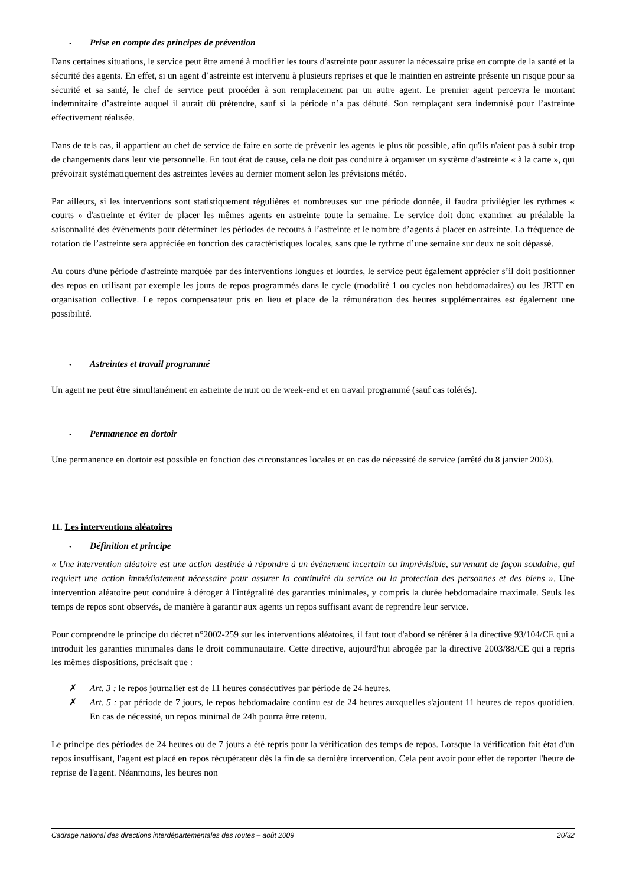• Prise en compte des principes de prévention
Dans certaines situations, le service peut être amené à modifier les tours d'astreinte pour assurer la nécessaire prise en compte de la santé et la sécurité des agents. En effet, si un agent d’astreinte est intervenu à plusieurs reprises et que le maintien en astreinte présente un risque pour sa sécurité et sa santé, le chef de service peut procéder à son remplacement par un autre agent. Le premier agent percevra le montant indemnitaire d’astreinte auquel il aurait dû prétendre, sauf si la période n’a pas débuté. Son remplaçant sera indemnisé pour l’astreinte effectivement réalisée.
Dans de tels cas, il appartient au chef de service de faire en sorte de prévenir les agents le plus tôt possible, afin qu'ils n'aient pas à subir trop de changements dans leur vie personnelle. En tout état de cause, cela ne doit pas conduire à organiser un système d'astreinte « à la carte », qui prévoirait systématiquement des astreintes levées au dernier moment selon les prévisions météo.
Par ailleurs, si les interventions sont statistiquement régulières et nombreuses sur une période donnée, il faudra privilégier les rythmes « courts » d'astreinte et éviter de placer les mêmes agents en astreinte toute la semaine. Le service doit donc examiner au préalable la saisonnalité des évènements pour déterminer les périodes de recours à l’astreinte et le nombre d’agents à placer en astreinte. La fréquence de rotation de l’astreinte sera appréciée en fonction des caractéristiques locales, sans que le rythme d’une semaine sur deux ne soit dépassé.
Au cours d'une période d'astreinte marquée par des interventions longues et lourdes, le service peut également apprécier s’il doit positionner des repos en utilisant par exemple les jours de repos programmés dans le cycle (modalité 1 ou cycles non hebdomadaires) ou les JRTT en organisation collective. Le repos compensateur pris en lieu et place de la rémunération des heures supplémentaires est également une possibilité.
• Astreintes et travail programmé
Un agent ne peut être simultanément en astreinte de nuit ou de week-end et en travail programmé (sauf cas tolérés).
• Permanence en dortoir
Une permanence en dortoir est possible en fonction des circonstances locales et en cas de nécessité de service (arrêté du 8 janvier 2003).
11. Les interventions aléatoires
• Définition et principe
« Une intervention aléatoire est une action destinée à répondre à un événement incertain ou imprévisible, survenant de façon soudaine, qui requiert une action immédiatement nécessaire pour assurer la continuité du service ou la protection des personnes et des biens ». Une intervention aléatoire peut conduire à déroger à l'intégralité des garanties minimales, y compris la durée hebdomadaire maximale. Seuls les temps de repos sont observés, de manière à garantir aux agents un repos suffisant avant de reprendre leur service.
Pour comprendre le principe du décret n°2002-259 sur les interventions aléatoires, il faut tout d'abord se référer à la directive 93/104/CE qui a introduit les garanties minimales dans le droit communautaire. Cette directive, aujourd'hui abrogée par la directive 2003/88/CE qui a repris les mêmes dispositions, précisait que :
✗ Art. 3 : le repos journalier est de 11 heures consécutives par période de 24 heures.
✗ Art. 5 : par période de 7 jours, le repos hebdomadaire continu est de 24 heures auxquelles s'ajoutent 11 heures de repos quotidien. En cas de nécessité, un repos minimal de 24h pourra être retenu.
Le principe des périodes de 24 heures ou de 7 jours a été repris pour la vérification des temps de repos. Lorsque la vérification fait état d'un repos insuffisant, l'agent est placé en repos récupérateur dès la fin de sa dernière intervention. Cela peut avoir pour effet de reporter l'heure de reprise de l'agent. Néanmoins, les heures non
Cadrage national des directions interdépartementales des routes – août 2009 20/32